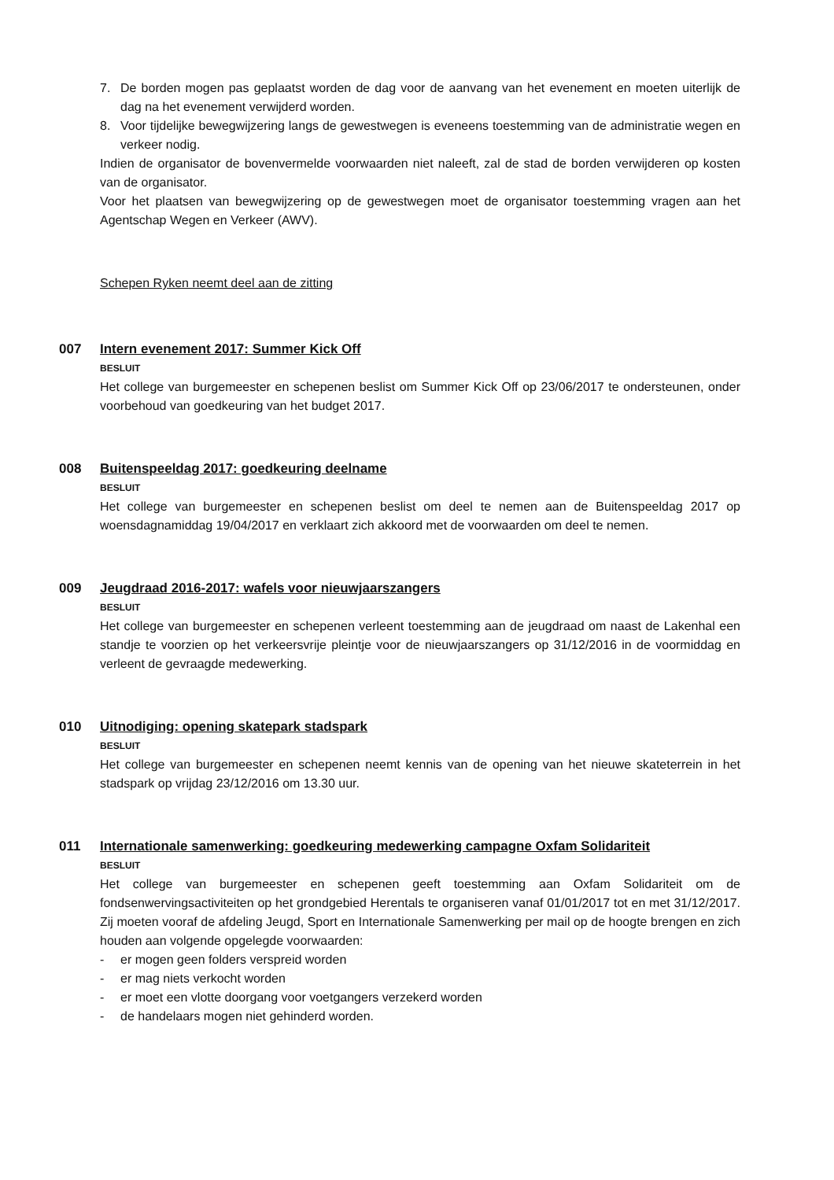7. De borden mogen pas geplaatst worden de dag voor de aanvang van het evenement en moeten uiterlijk de dag na het evenement verwijderd worden.
8. Voor tijdelijke bewegwijzering langs de gewestwegen is eveneens toestemming van de administratie wegen en verkeer nodig.
Indien de organisator de bovenvermelde voorwaarden niet naleeft, zal de stad de borden verwijderen op kosten van de organisator.
Voor het plaatsen van bewegwijzering op de gewestwegen moet de organisator toestemming vragen aan het Agentschap Wegen en Verkeer (AWV).
Schepen Ryken neemt deel aan de zitting
007 Intern evenement 2017: Summer Kick Off
BESLUIT
Het college van burgemeester en schepenen beslist om Summer Kick Off op 23/06/2017 te ondersteunen, onder voorbehoud van goedkeuring van het budget 2017.
008 Buitenspeeldag 2017: goedkeuring deelname
BESLUIT
Het college van burgemeester en schepenen beslist om deel te nemen aan de Buitenspeeldag 2017 op woensdagnamiddag 19/04/2017 en verklaart zich akkoord met de voorwaarden om deel te nemen.
009 Jeugdraad 2016-2017: wafels voor nieuwjaarszangers
BESLUIT
Het college van burgemeester en schepenen verleent toestemming aan de jeugdraad om naast de Lakenhal een standje te voorzien op het verkeersvrije pleintje voor de nieuwjaarszangers op 31/12/2016 in de voormiddag en verleent de gevraagde medewerking.
010 Uitnodiging: opening skatepark stadspark
BESLUIT
Het college van burgemeester en schepenen neemt kennis van de opening van het nieuwe skateterrein in het stadspark op vrijdag 23/12/2016 om 13.30 uur.
011 Internationale samenwerking: goedkeuring medewerking campagne Oxfam Solidariteit
BESLUIT
Het college van burgemeester en schepenen geeft toestemming aan Oxfam Solidariteit om de fondsenwervingsactiviteiten op het grondgebied Herentals te organiseren vanaf 01/01/2017 tot en met 31/12/2017. Zij moeten vooraf de afdeling Jeugd, Sport en Internationale Samenwerking per mail op de hoogte brengen en zich houden aan volgende opgelegde voorwaarden:
- er mogen geen folders verspreid worden
- er mag niets verkocht worden
- er moet een vlotte doorgang voor voetgangers verzekerd worden
- de handelaars mogen niet gehinderd worden.